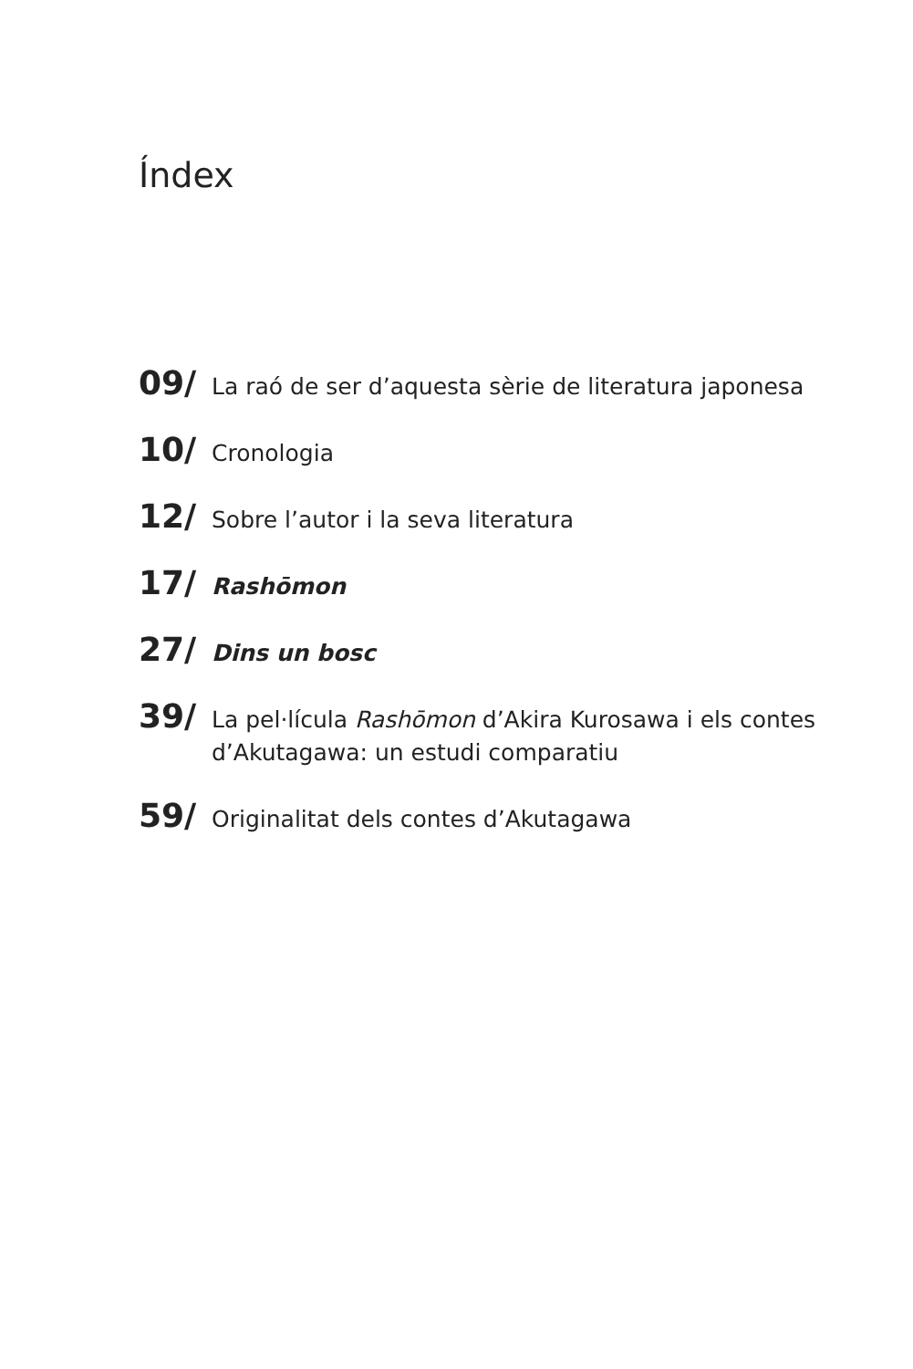Índex
09/ La raó de ser d’aquesta sèrie de literatura japonesa
10/ Cronologia
12/ Sobre l’autor i la seva literatura
17/ Rashōmon
27/ Dins un bosc
39/ La pel·lícula Rashōmon d’Akira Kurosawa i els contes d’Akutagawa: un estudi comparatiu
59/ Originalitat dels contes d’Akutagawa